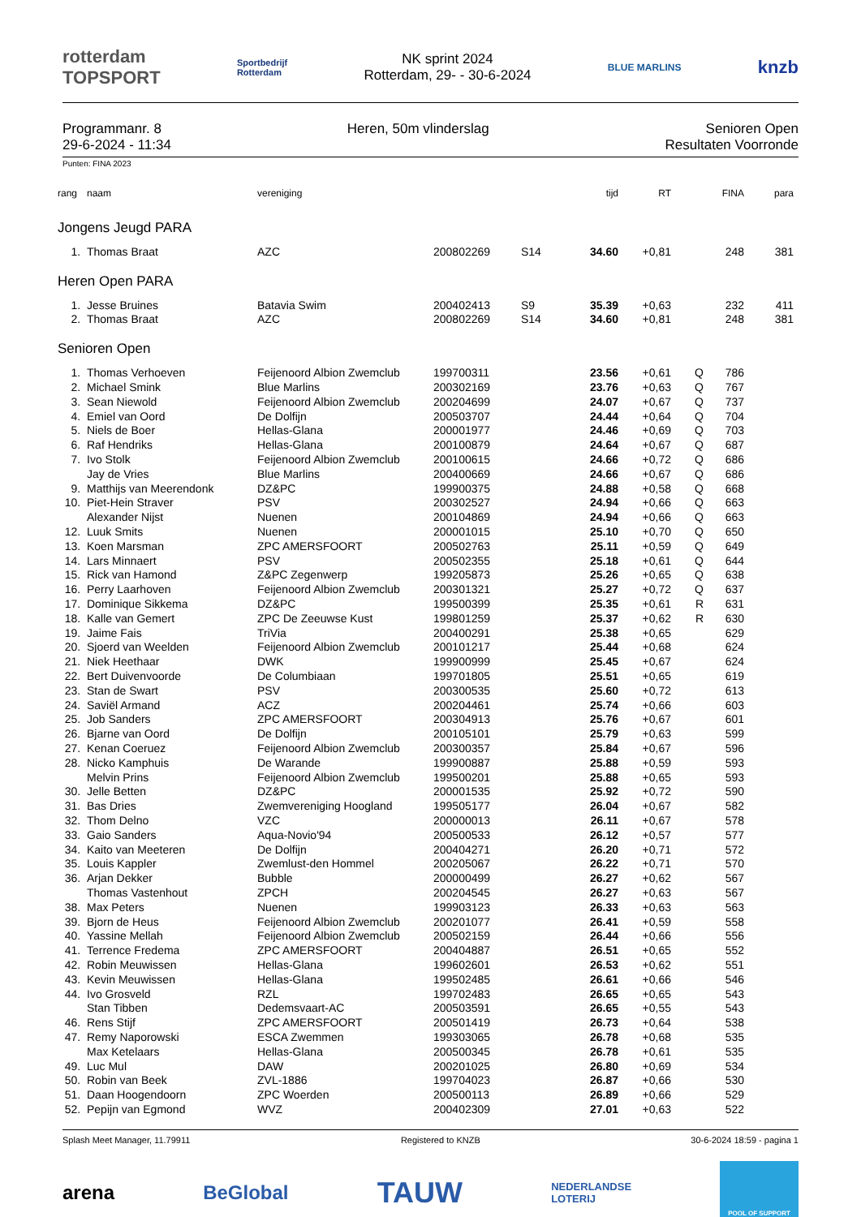rotterdam
TOPSPORT
Sportbedrijf
Rotterdam
NK sprint 2024
Rotterdam, 29- - 30-6-2024
BLUE MARLINS
knzb
Programmanr. 8
29-6-2024 - 11:34
Heren, 50m vlinderslag Senioren Open
Resultaten Voorronde
Punten: FINA 2023
| rang | naam | vereniging | | | tijd | RT | | FINA | para |
| --- | --- | --- | --- | --- | --- | --- | --- | --- | --- |
| Jongens Jeugd PARA | | | | | | | | | |
| 1. | Thomas Braat | AZC | 200802269 | S14 | 34.60 | +0,81 | | 248 | 381 |
| Heren Open PARA | | | | | | | | | |
| 1. | Jesse Bruines | Batavia Swim | 200402413 | S9 | 35.39 | +0,63 | | 232 | 411 |
| 2. | Thomas Braat | AZC | 200802269 | S14 | 34.60 | +0,81 | | 248 | 381 |
| Senioren Open | | | | | | | | | |
| 1. | Thomas Verhoeven | Feijenoord Albion Zwemclub | 199700311 | | 23.56 | +0,61 | Q | 786 | |
| 2. | Michael Smink | Blue Marlins | 200302169 | | 23.76 | +0,63 | Q | 767 | |
| 3. | Sean Niewold | Feijenoord Albion Zwemclub | 200204699 | | 24.07 | +0,67 | Q | 737 | |
| 4. | Emiel van Oord | De Dolfijn | 200503707 | | 24.44 | +0,64 | Q | 704 | |
| 5. | Niels de Boer | Hellas-Glana | 200001977 | | 24.46 | +0,69 | Q | 703 | |
| 6. | Raf Hendriks | Hellas-Glana | 200100879 | | 24.64 | +0,67 | Q | 687 | |
| 7. | Ivo Stolk | Feijenoord Albion Zwemclub | 200100615 | | 24.66 | +0,72 | Q | 686 | |
| | Jay de Vries | Blue Marlins | 200400669 | | 24.66 | +0,67 | Q | 686 | |
| 9. | Matthijs van Meerendonk | DZ&PC | 199900375 | | 24.88 | +0,58 | Q | 668 | |
| 10. | Piet-Hein Straver | PSV | 200302527 | | 24.94 | +0,66 | Q | 663 | |
| | Alexander Nijst | Nuenen | 200104869 | | 24.94 | +0,66 | Q | 663 | |
| 12. | Luuk Smits | Nuenen | 200001015 | | 25.10 | +0,70 | Q | 650 | |
| 13. | Koen Marsman | ZPC AMERSFOORT | 200502763 | | 25.11 | +0,59 | Q | 649 | |
| 14. | Lars Minnaert | PSV | 200502355 | | 25.18 | +0,61 | Q | 644 | |
| 15. | Rick van Hamond | Z&PC Zegenwerp | 199205873 | | 25.26 | +0,65 | Q | 638 | |
| 16. | Perry Laarhoven | Feijenoord Albion Zwemclub | 200301321 | | 25.27 | +0,72 | Q | 637 | |
| 17. | Dominique Sikkema | DZ&PC | 199500399 | | 25.35 | +0,61 | R | 631 | |
| 18. | Kalle van Gemert | ZPC De Zeeuwse Kust | 199801259 | | 25.37 | +0,62 | R | 630 | |
| 19. | Jaime Fais | TriVia | 200400291 | | 25.38 | +0,65 | | 629 | |
| 20. | Sjoerd van Weelden | Feijenoord Albion Zwemclub | 200101217 | | 25.44 | +0,68 | | 624 | |
| 21. | Niek Heethaar | DWK | 199900999 | | 25.45 | +0,67 | | 624 | |
| 22. | Bert Duivenvoorde | De Columbiaan | 199701805 | | 25.51 | +0,65 | | 619 | |
| 23. | Stan de Swart | PSV | 200300535 | | 25.60 | +0,72 | | 613 | |
| 24. | Saviël Armand | ACZ | 200204461 | | 25.74 | +0,66 | | 603 | |
| 25. | Job Sanders | ZPC AMERSFOORT | 200304913 | | 25.76 | +0,67 | | 601 | |
| 26. | Bjarne van Oord | De Dolfijn | 200105101 | | 25.79 | +0,63 | | 599 | |
| 27. | Kenan Coeruez | Feijenoord Albion Zwemclub | 200300357 | | 25.84 | +0,67 | | 596 | |
| 28. | Nicko Kamphuis | De Warande | 199900887 | | 25.88 | +0,59 | | 593 | |
| | Melvin Prins | Feijenoord Albion Zwemclub | 199500201 | | 25.88 | +0,65 | | 593 | |
| 30. | Jelle Betten | DZ&PC | 200001535 | | 25.92 | +0,72 | | 590 | |
| 31. | Bas Dries | Zwemvereniging Hoogland | 199505177 | | 26.04 | +0,67 | | 582 | |
| 32. | Thom Delno | VZC | 200000013 | | 26.11 | +0,67 | | 578 | |
| 33. | Gaio Sanders | Aqua-Novio'94 | 200500533 | | 26.12 | +0,57 | | 577 | |
| 34. | Kaito van Meeteren | De Dolfijn | 200404271 | | 26.20 | +0,71 | | 572 | |
| 35. | Louis Kappler | Zwemlust-den Hommel | 200205067 | | 26.22 | +0,71 | | 570 | |
| 36. | Arjan Dekker | Bubble | 200000499 | | 26.27 | +0,62 | | 567 | |
| | Thomas Vastenhout | ZPCH | 200204545 | | 26.27 | +0,63 | | 567 | |
| 38. | Max Peters | Nuenen | 199903123 | | 26.33 | +0,63 | | 563 | |
| 39. | Bjorn de Heus | Feijenoord Albion Zwemclub | 200201077 | | 26.41 | +0,59 | | 558 | |
| 40. | Yassine Mellah | Feijenoord Albion Zwemclub | 200502159 | | 26.44 | +0,66 | | 556 | |
| 41. | Terrence Fredema | ZPC AMERSFOORT | 200404887 | | 26.51 | +0,65 | | 552 | |
| 42. | Robin Meuwissen | Hellas-Glana | 199602601 | | 26.53 | +0,62 | | 551 | |
| 43. | Kevin Meuwissen | Hellas-Glana | 199502485 | | 26.61 | +0,66 | | 546 | |
| 44. | Ivo Grosveld | RZL | 199702483 | | 26.65 | +0,65 | | 543 | |
| | Stan Tibben | Dedemsvaart-AC | 200503591 | | 26.65 | +0,55 | | 543 | |
| 46. | Rens Stijf | ZPC AMERSFOORT | 200501419 | | 26.73 | +0,64 | | 538 | |
| 47. | Remy Naporowski | ESCA Zwemmen | 199303065 | | 26.78 | +0,68 | | 535 | |
| | Max Ketelaars | Hellas-Glana | 200500345 | | 26.78 | +0,61 | | 535 | |
| 49. | Luc Mul | DAW | 200201025 | | 26.80 | +0,69 | | 534 | |
| 50. | Robin van Beek | ZVL-1886 | 199704023 | | 26.87 | +0,66 | | 530 | |
| 51. | Daan Hoogendoorn | ZPC Woerden | 200500113 | | 26.89 | +0,66 | | 529 | |
| 52. | Pepijn van Egmond | WVZ | 200402309 | | 27.01 | +0,63 | | 522 | |
Splash Meet Manager, 11.79911 Registered to KNZB 30-6-2024 18:59 - pagina 1
arena BeGlobal TAUW NEDERLANDSE
LOTERIJ POOL OF SUPPORT